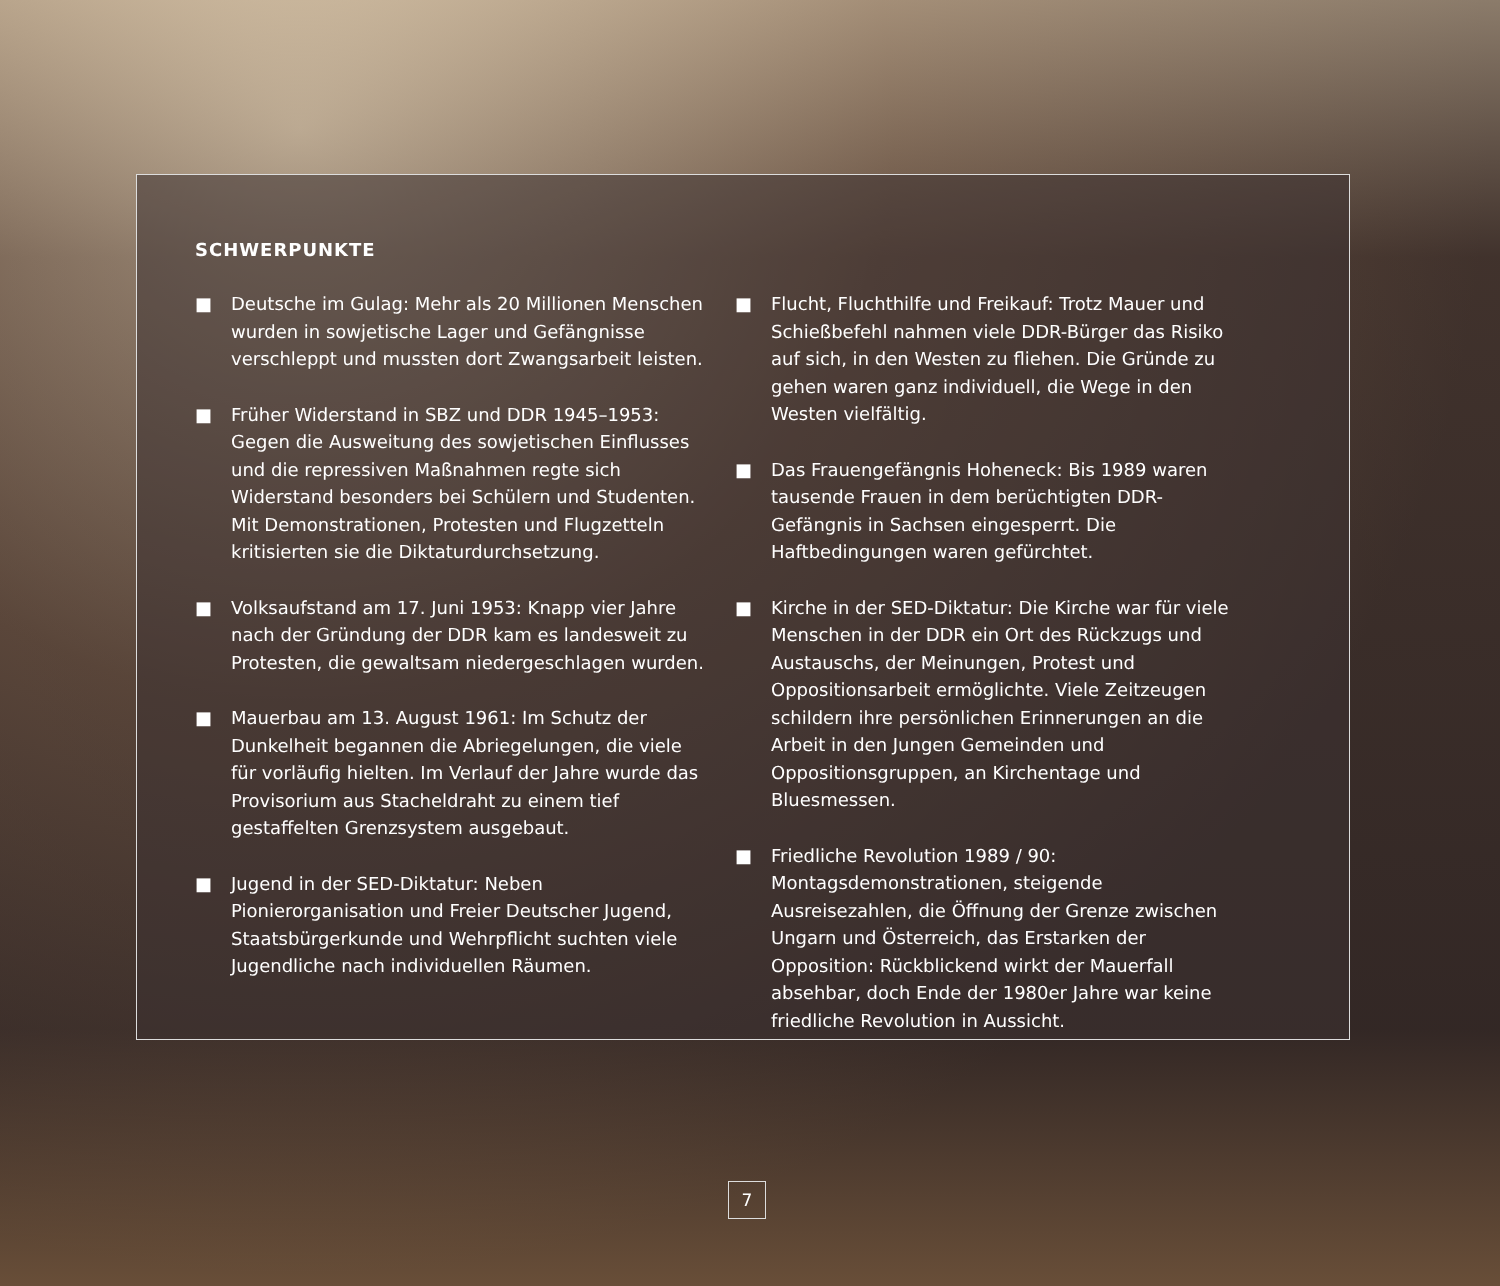SCHWERPUNKTE
■ Deutsche im Gulag: Mehr als 20 Millionen Menschen wurden in sowjetische Lager und Gefängnisse verschleppt und mussten dort Zwangsarbeit leisten.
■ Früher Widerstand in SBZ und DDR 1945–1953: Gegen die Ausweitung des sowjetischen Einflusses und die repressiven Maßnahmen regte sich Widerstand besonders bei Schülern und Studenten. Mit Demonstrationen, Protesten und Flugzetteln kritisierten sie die Diktaturdurchsetzung.
■ Volksaufstand am 17. Juni 1953: Knapp vier Jahre nach der Gründung der DDR kam es landesweit zu Protesten, die gewaltsam niedergeschlagen wurden.
■ Mauerbau am 13. August 1961: Im Schutz der Dunkelheit begannen die Abriegelungen, die viele für vorläufig hielten. Im Verlauf der Jahre wurde das Provisorium aus Stacheldraht zu einem tief gestaffelten Grenzsystem ausgebaut.
■ Jugend in der SED-Diktatur: Neben Pionierorganisation und Freier Deutscher Jugend, Staatsbürgerkunde und Wehrpflicht suchten viele Jugendliche nach individuellen Räumen.
■ Flucht, Fluchthilfe und Freikauf: Trotz Mauer und Schießbefehl nahmen viele DDR-Bürger das Risiko auf sich, in den Westen zu fliehen. Die Gründe zu gehen waren ganz individuell, die Wege in den Westen vielfältig.
■ Das Frauengefängnis Hoheneck: Bis 1989 waren tausende Frauen in dem berüchtigten DDR-Gefängnis in Sachsen eingesperrt. Die Haftbedingungen waren gefürchtet.
■ Kirche in der SED-Diktatur: Die Kirche war für viele Menschen in der DDR ein Ort des Rückzugs und Austauschs, der Meinungen, Protest und Oppositionsarbeit ermöglichte. Viele Zeitzeugen schildern ihre persönlichen Erinnerungen an die Arbeit in den Jungen Gemeinden und Oppositionsgruppen, an Kirchentage und Bluesmessen.
■ Friedliche Revolution 1989 / 90: Montagsdemonstrationen, steigende Ausreisezahlen, die Öffnung der Grenze zwischen Ungarn und Österreich, das Erstarken der Opposition: Rückblickend wirkt der Mauerfall absehbar, doch Ende der 1980er Jahre war keine friedliche Revolution in Aussicht.
7